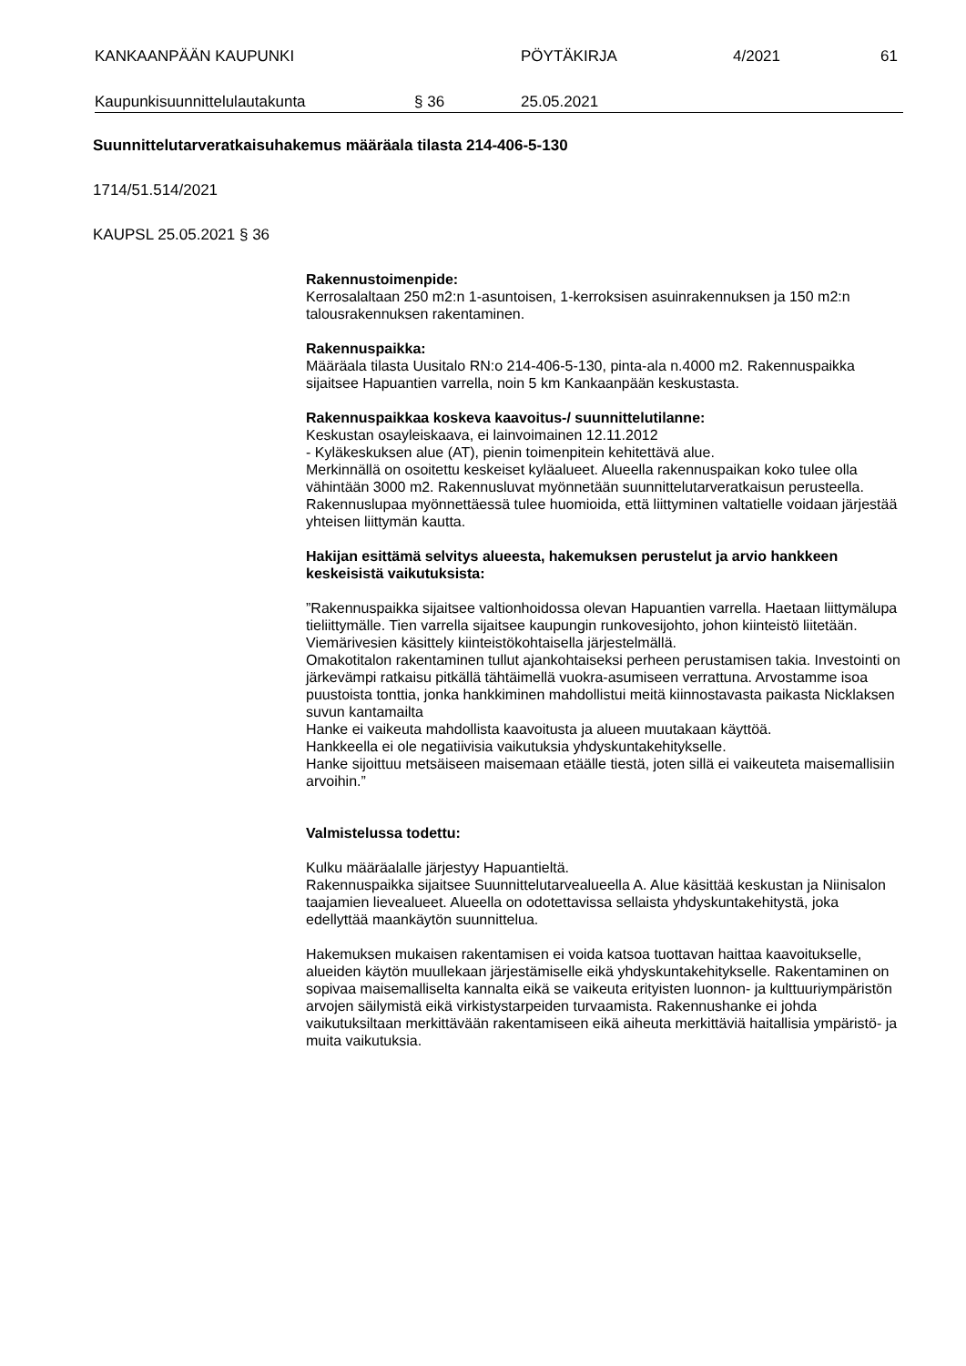KANKAAN­PÄÄN KAUPUNKI PÖYTÄKIRJA 4/2021 61
Kaupunkisuunnittelulautakunta § 36 25.05.2021
Suunnittelutarveratkaisuhakemus määräala tilasta 214-406-5-130
1714/51.514/2021
KAUPSL 25.05.2021 § 36
Rakennustoimenpide:
Kerrosalaltaan 250 m2:n 1-asuntoisen, 1-kerroksisen asuinrakennuksen ja 150 m2:n talousrakennuksen rakentaminen.
Rakennuspaikka:
Määräala tilasta Uusitalo RN:o 214-406-5-130, pinta-ala n.4000 m2. Rakennuspaikka sijaitsee Hapuantien varrella, noin 5 km Kankaanpään keskustasta.
Rakennuspaikkaa koskeva kaavoitus-/ suunnittelutilanne:
Keskustan osayleiskaava, ei lainvoimainen 12.11.2012
- Kyläkeskuksen alue (AT), pienin toimenpitein kehitettävä alue.
Merkinnällä on osoitettu keskeiset kyläalueet. Alueella rakennuspaikan koko tulee olla vähintään 3000 m2. Rakennusluvat myönnetään suunnittelutarveratkaisun perusteella. Rakennuslupaa myönnettäessä tulee huomioida, että liittyminen valtatielle voidaan järjestää yhteisen liittymän kautta.
Hakijan esittämä selvitys alueesta, hakemuksen perustelut ja arvio hankkeen keskeisistä vaikutuksista:
”Rakennuspaikka sijaitsee valtionhoidossa olevan Hapuantien varrella. Haetaan liittymälupa tieliittymälle. Tien varrella sijaitsee kaupungin runkovesijohto, johon kiinteistö liitetään. Viemärivesien käsittely kiinteistökohtaisella järjestelmällä.
Omakotitalon rakentaminen tullut ajankohtaiseksi perheen perustamisen takia. Investointi on järkevämpi ratkaisu pitkällä tähtäimellä vuokra-asumiseen verrattuna. Arvostamme isoa puustoista tonttia, jonka hankkiminen mahdollistui meitä kiinnostavasta paikasta Nicklaksen suvun kantamailta
Hanke ei vaikeuta mahdollista kaavoitusta ja alueen muutakaan käyttöä.
Hankkeella ei ole negatiivisia vaikutuksia yhdyskuntakehitykselle.
Hanke sijoittuu metsäiseen maisemaan etäälle tiestä, joten sillä ei vaikeuteta maisemallisiin arvoihin.”
Valmistelussa todettu:
Kulku määräalalle järjestyy Hapuantieltä.
Rakennuspaikka sijaitsee Suunnittelutarvealueella A. Alue käsittää keskustan ja Niinisalon taajamien lievealueet. Alueella on odotettavissa sellaista yhdyskuntakehitystä, joka edellyttää maankäytön suunnittelua.
Hakemuksen mukaisen rakentamisen ei voida katsoa tuottavan haittaa kaavoitukselle, alueiden käytön muullekaan järjestämiselle eikä yhdyskuntakehitykselle. Rakentaminen on sopivaa maisemalliselta kannalta eikä se vaikeuta erityisten luonnon- ja kulttuuriympäristön arvojen säilymistä eikä virkistystarpeiden turvaamista. Rakennushanke ei johda vaikutuksiltaan merkittävään rakentamiseen eikä aiheuta merkittäviä haitallisia ympäristö- ja muita vaikutuksia.